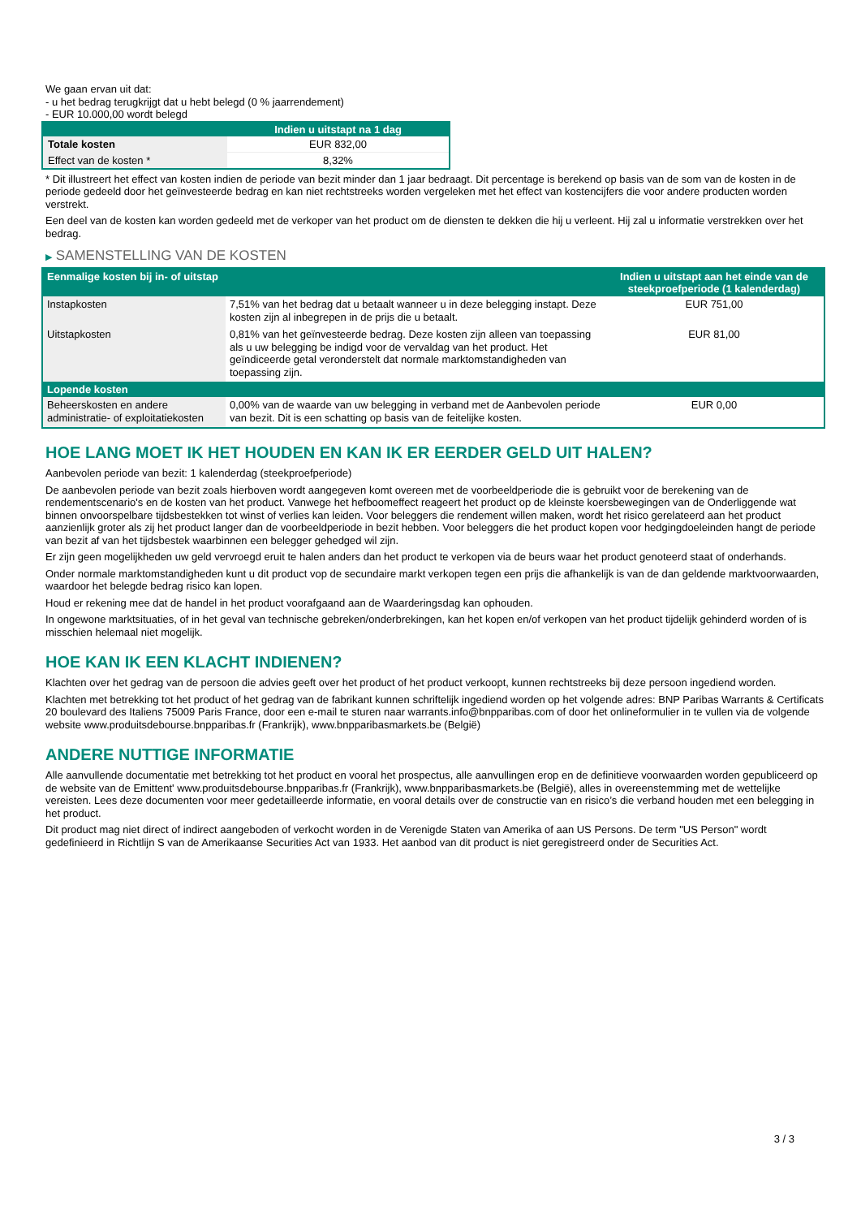We gaan ervan uit dat:
- u het bedrag terugkrijgt dat u hebt belegd (0 % jaarrendement)
- EUR 10.000,00 wordt belegd
| | Indien u uitstapt na 1 dag |
| --- | --- |
| Totale kosten | EUR 832,00 |
| Effect van de kosten * | 8,32% |
* Dit illustreert het effect van kosten indien de periode van bezit minder dan 1 jaar bedraagt. Dit percentage is berekend op basis van de som van de kosten in de periode gedeeld door het geïnvesteerde bedrag en kan niet rechtstreeks worden vergeleken met het effect van kostencijfers die voor andere producten worden verstrekt.
Een deel van de kosten kan worden gedeeld met de verkoper van het product om de diensten te dekken die hij u verleent. Hij zal u informatie verstrekken over het bedrag.
▶ SAMENSTELLING VAN DE KOSTEN
| Eenmalige kosten bij in- of uitstap | | Indien u uitstapt aan het einde van de steekproefperiode (1 kalenderdag) |
| --- | --- | --- |
| Instapkosten | 7,51% van het bedrag dat u betaalt wanneer u in deze belegging instapt. Deze kosten zijn al inbegrepen in de prijs die u betaalt. | EUR 751,00 |
| Uitstapkosten | 0,81% van het geïnvesteerde bedrag. Deze kosten zijn alleen van toepassing als u uw belegging be indigd voor de vervaldag van het product. Het geïndiceerde getal veronderstelt dat normale marktomstandigheden van toepassing zijn. | EUR 81,00 |
| Lopende kosten | | |
| Beheerskosten en andere administratie- of exploitatiekosten | 0,00% van de waarde van uw belegging in verband met de Aanbevolen periode van bezit. Dit is een schatting op basis van de feitelijke kosten. | EUR 0,00 |
HOE LANG MOET IK HET HOUDEN EN KAN IK ER EERDER GELD UIT HALEN?
Aanbevolen periode van bezit: 1 kalenderdag (steekproefperiode)
De aanbevolen periode van bezit zoals hierboven wordt aangegeven komt overeen met de voorbeeldperiode die is gebruikt voor de berekening van de rendementscenario's en de kosten van het product. Vanwege het hefboomeffect reageert het product op de kleinste koersbewegingen van de Onderliggende wat binnen onvoorspelbare tijdsbestekken tot winst of verlies kan leiden. Voor beleggers die rendement willen maken, wordt het risico gerelateerd aan het product aanzienlijk groter als zij het product langer dan de voorbeeldperiode in bezit hebben. Voor beleggers die het product kopen voor hedgingdoeleinden hangt de periode van bezit af van het tijdsbestek waarbinnen een belegger gehedged wil zijn.
Er zijn geen mogelijkheden uw geld vervroegd eruit te halen anders dan het product te verkopen via de beurs waar het product genoteerd staat of onderhands.
Onder normale marktomstandigheden kunt u dit product vop de secundaire markt verkopen tegen een prijs die afhankelijk is van de dan geldende marktvoorwaarden, waardoor het belegde bedrag risico kan lopen.
Houd er rekening mee dat de handel in het product voorafgaand aan de Waarderingsdag kan ophouden.
In ongewone marktsituaties, of in het geval van technische gebreken/onderbrekingen, kan het kopen en/of verkopen van het product tijdelijk gehinderd worden of is misschien helemaal niet mogelijk.
HOE KAN IK EEN KLACHT INDIENEN?
Klachten over het gedrag van de persoon die advies geeft over het product of het product verkoopt, kunnen rechtstreeks bij deze persoon ingediend worden.
Klachten met betrekking tot het product of het gedrag van de fabrikant kunnen schriftelijk ingediend worden op het volgende adres: BNP Paribas Warrants & Certificats 20 boulevard des Italiens 75009 Paris France, door een e-mail te sturen naar warrants.info@bnpparibas.com of door het onlineformulier in te vullen via de volgende website www.produitsdebourse.bnpparibas.fr (Frankrijk), www.bnpparibasmarkets.be (België)
ANDERE NUTTIGE INFORMATIE
Alle aanvullende documentatie met betrekking tot het product en vooral het prospectus, alle aanvullingen erop en de definitieve voorwaarden worden gepubliceerd op de website van de Emittent' www.produitsdebourse.bnpparibas.fr (Frankrijk), www.bnpparibasmarkets.be (België), alles in overeenstemming met de wettelijke vereisten. Lees deze documenten voor meer gedetailleerde informatie, en vooral details over de constructie van en risico’s die verband houden met een belegging in het product.
Dit product mag niet direct of indirect aangeboden of verkocht worden in de Verenigde Staten van Amerika of aan US Persons. De term "US Person" wordt gedefinieerd in Richtlijn S van de Amerikaanse Securities Act van 1933. Het aanbod van dit product is niet geregistreerd onder de Securities Act.
3 / 3